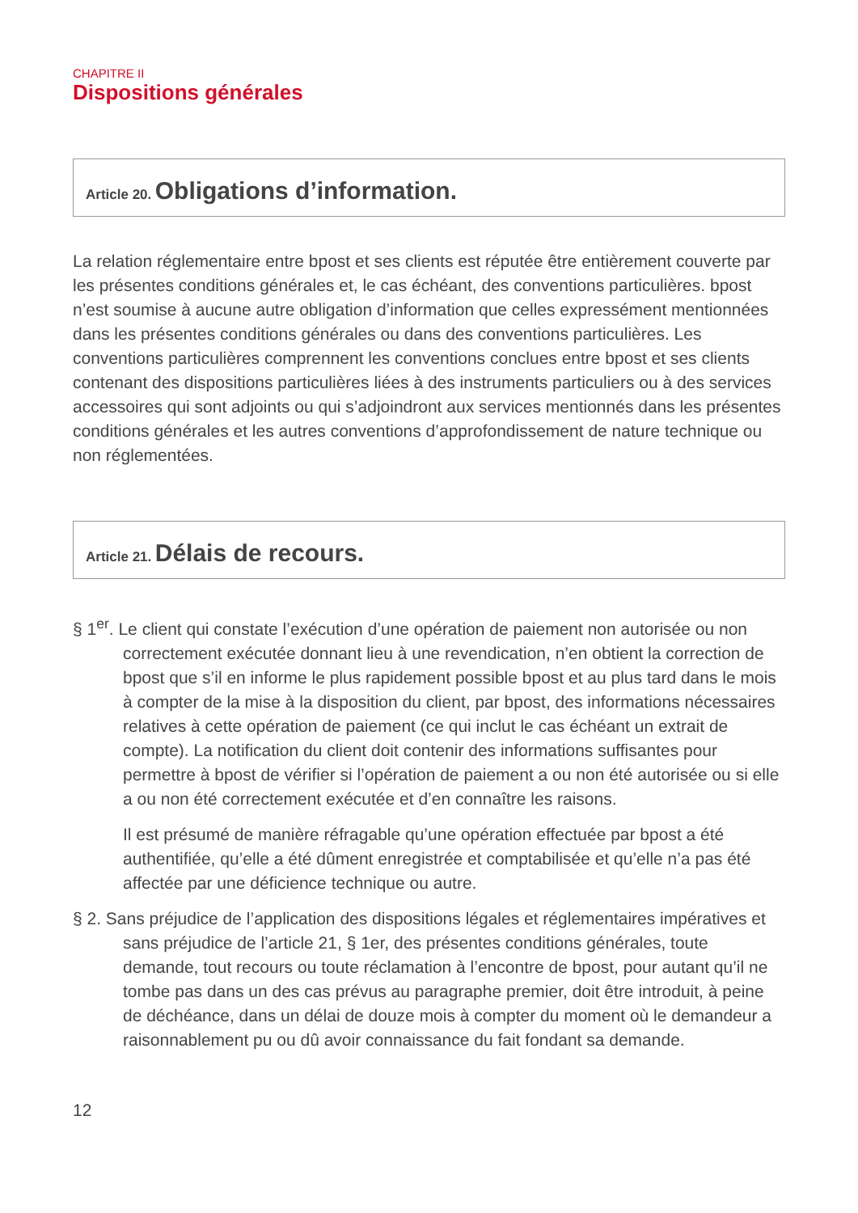CHAPITRE II
Dispositions générales
Article 20. Obligations d’information.
La relation réglementaire entre bpost et ses clients est réputée être entièrement couverte par les présentes conditions générales et, le cas échéant, des conventions particulières. bpost n’est soumise à aucune autre obligation d’information que celles expressément mentionnées dans les présentes conditions générales ou dans des conventions particulières. Les conventions particulières comprennent les conventions conclues entre bpost et ses clients contenant des dispositions particulières liées à des instruments particuliers ou à des services accessoires qui sont adjoints ou qui s’adjoindront aux services mentionnés dans les présentes conditions générales et les autres conventions d’approfondissement de nature technique ou non réglementées.
Article 21. Délais de recours.
§ 1<sup>er</sup>. Le client qui constate l’exécution d’une opération de paiement non autorisée ou non correctement exécutée donnant lieu à une revendication, n’en obtient la correction de bpost que s’il en informe le plus rapidement possible bpost et au plus tard dans le mois à compter de la mise à la disposition du client, par bpost, des informations nécessaires relatives à cette opération de paiement (ce qui inclut le cas échéant un extrait de compte). La notification du client doit contenir des informations suffisantes pour permettre à bpost de vérifier si l’opération de paiement a ou non été autorisée ou si elle a ou non été correctement exécutée et d’en connaître les raisons.
Il est présumé de manière réfragable qu’une opération effectuée par bpost a été authentifiée, qu’elle a été dûment enregistrée et comptabilisée et qu’elle n’a pas été affectée par une déficience technique ou autre.
§ 2. Sans préjudice de l’application des dispositions légales et réglementaires impératives et sans préjudice de l’article 21, § 1er, des présentes conditions générales, toute demande, tout recours ou toute réclamation à l’encontre de bpost, pour autant qu’il ne tombe pas dans un des cas prévus au paragraphe premier, doit être introduit, à peine de déchéance, dans un délai de douze mois à compter du moment où le demandeur a raisonnablement pu ou dû avoir connaissance du fait fondant sa demande.
12